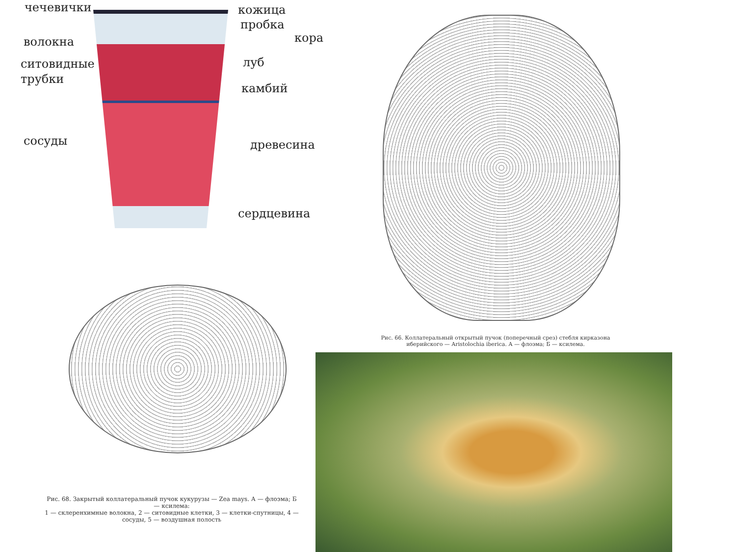чечевички кожица
пробка
кора
волокна
ситовидные
трубки
луб
камбий
сосуды древесина
сердцевина
Рис. 66. Коллатеральный открытый пучок (поперечный срез) стебля кирказона иберийского — Aristolochia iberica. А — флоэма; Б — ксилема.
Рис. 68. Закрытый коллатеральный пучок кукурузы — Zea mays. А — флоэма; Б — ксилема:
1 — склеренхимные волокна, 2 — ситовидные клетки, 3 — клетки-спутницы, 4 — сосуды, 5 — воздушная полость